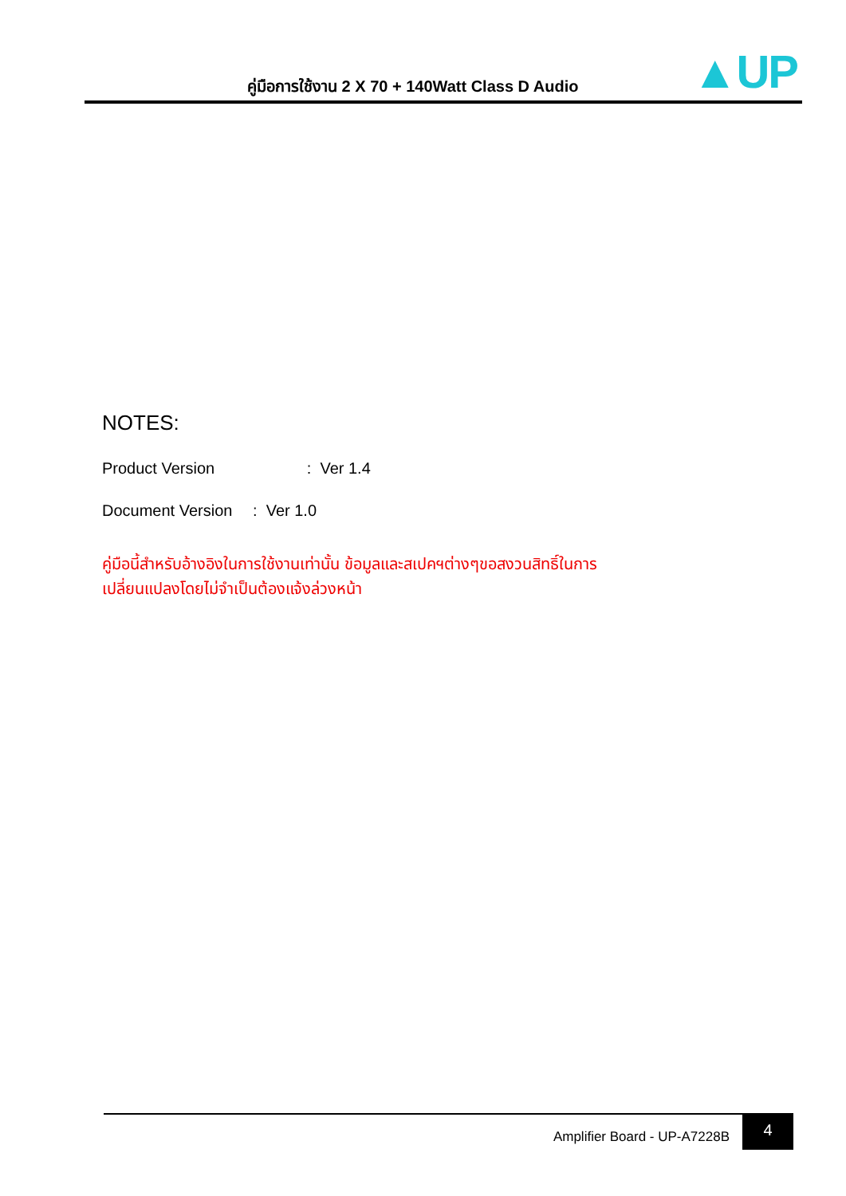คู่มือการใช้งาน 2 X 70 + 140Watt Class D Audio ▲UP
NOTES:
Product Version : Ver 1.4
Document Version : Ver 1.0
คู่มือนี้สำหรับอ้างอิงในการใช้งานเท่านั้น ข้อมูลและสเปคฯต่างๆขอสงวนสิทธิ์ในการ
เปลี่ยนแปลงโดยไม่จำเป็นต้องแจ้งล่วงหน้า
Amplifier Board - UP-A7228B
4